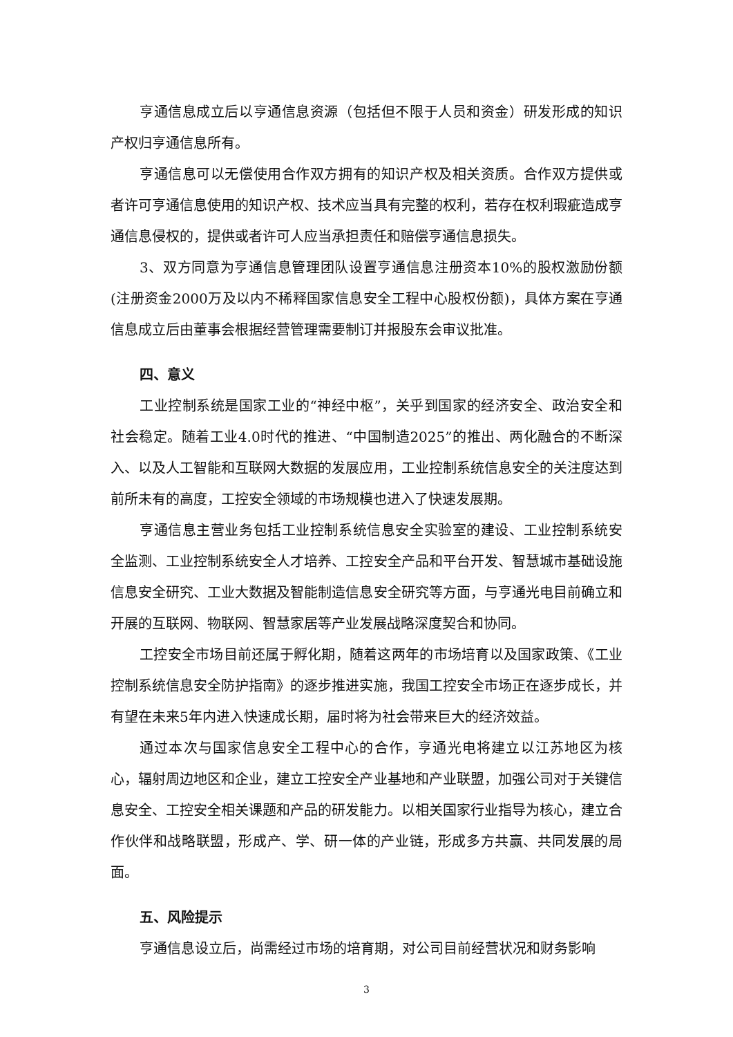亨通信息成立后以亨通信息资源（包括但不限于人员和资金）研发形成的知识产权归亨通信息所有。
亨通信息可以无偿使用合作双方拥有的知识产权及相关资质。合作双方提供或者许可亨通信息使用的知识产权、技术应当具有完整的权利，若存在权利瑕疵造成亨通信息侵权的，提供或者许可人应当承担责任和赔偿亨通信息损失。
3、双方同意为亨通信息管理团队设置亨通信息注册资本10%的股权激励份额(注册资金2000万及以内不稀释国家信息安全工程中心股权份额)，具体方案在亨通信息成立后由董事会根据经营管理需要制订并报股东会审议批准。
四、意义
工业控制系统是国家工业的“神经中枢”，关乎到国家的经济安全、政治安全和社会稳定。随着工业4.0时代的推进、“中国制造2025”的推出、两化融合的不断深入、以及人工智能和互联网大数据的发展应用，工业控制系统信息安全的关注度达到前所未有的高度，工控安全领域的市场规模也进入了快速发展期。
亨通信息主营业务包括工业控制系统信息安全实验室的建设、工业控制系统安全监测、工业控制系统安全人才培养、工控安全产品和平台开发、智慧城市基础设施信息安全研究、工业大数据及智能制造信息安全研究等方面，与亨通光电目前确立和开展的互联网、物联网、智慧家居等产业发展战略深度契合和协同。
工控安全市场目前还属于孵化期，随着这两年的市场培育以及国家政策、《工业控制系统信息安全防护指南》的逐步推进实施，我国工控安全市场正在逐步成长，并有望在未来5年内进入快速成长期，届时将为社会带来巨大的经济效益。
通过本次与国家信息安全工程中心的合作，亨通光电将建立以江苏地区为核心，辐射周边地区和企业，建立工控安全产业基地和产业联盟，加强公司对于关键信息安全、工控安全相关课题和产品的研发能力。以相关国家行业指导为核心，建立合作伙伴和战略联盟，形成产、学、研一体的产业链，形成多方共赢、共同发展的局面。
五、风险提示
亨通信息设立后，尚需经过市场的培育期，对公司目前经营状况和财务影响
3